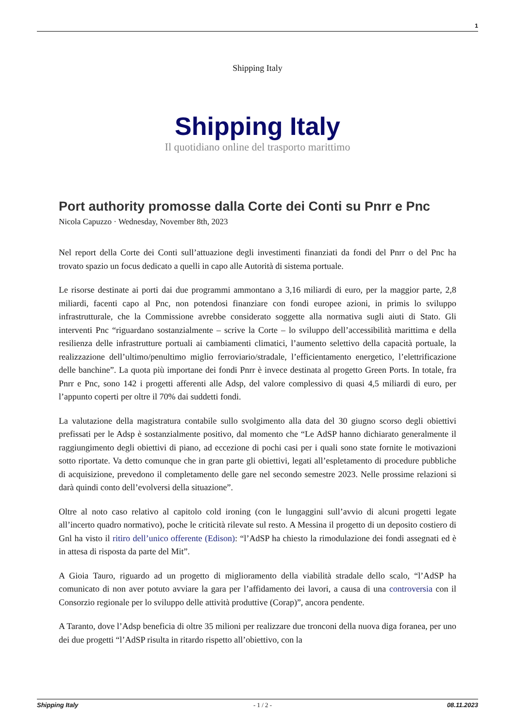1
Shipping Italy
Shipping Italy
Il quotidiano online del trasporto marittimo
Port authority promosse dalla Corte dei Conti su Pnrr e Pnc
Nicola Capuzzo · Wednesday, November 8th, 2023
Nel report della Corte dei Conti sull’attuazione degli investimenti finanziati da fondi del Pnrr o del Pnc ha trovato spazio un focus dedicato a quelli in capo alle Autorità di sistema portuale.
Le risorse destinate ai porti dai due programmi ammontano a 3,16 miliardi di euro, per la maggior parte, 2,8 miliardi, facenti capo al Pnc, non potendosi finanziare con fondi europee azioni, in primis lo sviluppo infrastrutturale, che la Commissione avrebbe considerato soggette alla normativa sugli aiuti di Stato. Gli interventi Pnc “riguardano sostanzialmente – scrive la Corte – lo sviluppo dell’accessibilità marittima e della resilienza delle infrastrutture portuali ai cambiamenti climatici, l’aumento selettivo della capacità portuale, la realizzazione dell’ultimo/penultimo miglio ferroviario/stradale, l’efficientamento energetico, l’elettrificazione delle banchine”. La quota più importane dei fondi Pnrr è invece destinata al progetto Green Ports. In totale, fra Pnrr e Pnc, sono 142 i progetti afferenti alle Adsp, del valore complessivo di quasi 4,5 miliardi di euro, per l’appunto coperti per oltre il 70% dai suddetti fondi.
La valutazione della magistratura contabile sullo svolgimento alla data del 30 giugno scorso degli obiettivi prefissati per le Adsp è sostanzialmente positivo, dal momento che “Le AdSP hanno dichiarato generalmente il raggiungimento degli obiettivi di piano, ad eccezione di pochi casi per i quali sono state fornite le motivazioni sotto riportate. Va detto comunque che in gran parte gli obiettivi, legati all’espletamento di procedure pubbliche di acquisizione, prevedono il completamento delle gare nel secondo semestre 2023. Nelle prossime relazioni si darà quindi conto dell’evolversi della situazione”.
Oltre al noto caso relativo al capitolo cold ironing (con le lungaggini sull’avvio di alcuni progetti legate all’incerto quadro normativo), poche le criticità rilevate sul resto. A Messina il progetto di un deposito costiero di Gnl ha visto il ritiro dell’unico offerente (Edison): “l’AdSP ha chiesto la rimodulazione dei fondi assegnati ed è in attesa di risposta da parte del Mit”.
A Gioia Tauro, riguardo ad un progetto di miglioramento della viabilità stradale dello scalo, “l’AdSP ha comunicato di non aver potuto avviare la gara per l’affidamento dei lavori, a causa di una controversia con il Consorzio regionale per lo sviluppo delle attività produttive (Corap)”, ancora pendente.
A Taranto, dove l’Adsp beneficia di oltre 35 milioni per realizzare due tronconi della nuova diga foranea, per uno dei due progetti “l’AdSP risulta in ritardo rispetto all’obiettivo, con la
Shipping Italy - 1 / 2 - 08.11.2023